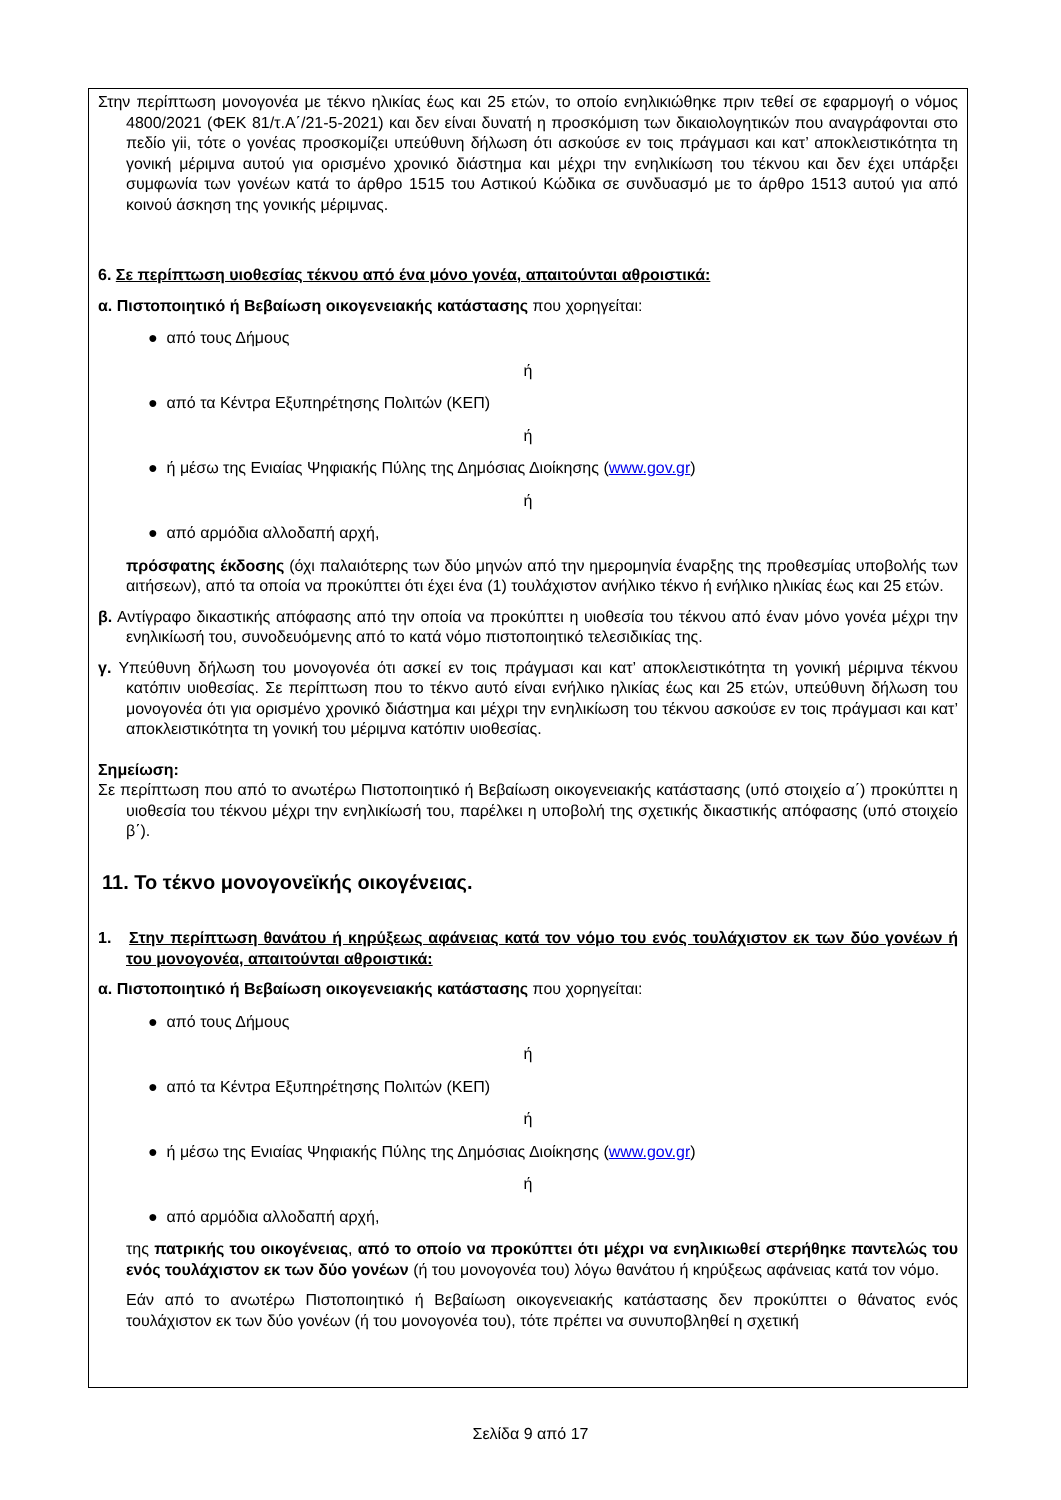Στην περίπτωση μονογονέα με τέκνο ηλικίας έως και 25 ετών, το οποίο ενηλικιώθηκε πριν τεθεί σε εφαρμογή ο νόμος 4800/2021 (ΦΕΚ 81/τ.Α΄/21-5-2021) και δεν είναι δυνατή η προσκόμιση των δικαιολογητικών που αναγράφονται στο πεδίο γii, τότε ο γονέας προσκομίζει υπεύθυνη δήλωση ότι ασκούσε εν τοις πράγμασι και κατ’ αποκλειστικότητα τη γονική μέριμνα αυτού για ορισμένο χρονικό διάστημα και μέχρι την ενηλικίωση του τέκνου και δεν έχει υπάρξει συμφωνία των γονέων κατά το άρθρο 1515 του Αστικού Κώδικα σε συνδυασμό με το άρθρο 1513 αυτού για από κοινού άσκηση της γονικής μέριμνας.
6. Σε περίπτωση υιοθεσίας τέκνου από ένα μόνο γονέα, απαιτούνται αθροιστικά:
α. Πιστοποιητικό ή Βεβαίωση οικογενειακής κατάστασης που χορηγείται:
● από τους Δήμους
ή
● από τα Κέντρα Εξυπηρέτησης Πολιτών (ΚΕΠ)
ή
● ή μέσω της Ενιαίας Ψηφιακής Πύλης της Δημόσιας Διοίκησης (www.gov.gr)
ή
● από αρμόδια αλλοδαπή αρχή,
πρόσφατης έκδοσης (όχι παλαιότερης των δύο μηνών από την ημερομηνία έναρξης της προθεσμίας υποβολής των αιτήσεων), από τα οποία να προκύπτει ότι έχει ένα (1) τουλάχιστον ανήλικο τέκνο ή ενήλικο ηλικίας έως και 25 ετών.
β. Αντίγραφο δικαστικής απόφασης από την οποία να προκύπτει η υιοθεσία του τέκνου από έναν μόνο γονέα μέχρι την ενηλικίωσή του, συνοδευόμενης από το κατά νόμο πιστοποιητικό τελεσιδικίας της.
γ. Υπεύθυνη δήλωση του μονογονέα ότι ασκεί εν τοις πράγμασι και κατ’ αποκλειστικότητα τη γονική μέριμνα τέκνου κατόπιν υιοθεσίας. Σε περίπτωση που το τέκνο αυτό είναι ενήλικο ηλικίας έως και 25 ετών, υπεύθυνη δήλωση του μονογονέα ότι για ορισμένο χρονικό διάστημα και μέχρι την ενηλικίωση του τέκνου ασκούσε εν τοις πράγμασι και κατ’ αποκλειστικότητα τη γονική του μέριμνα κατόπιν υιοθεσίας.
Σημείωση:
Σε περίπτωση που από το ανωτέρω Πιστοποιητικό ή Βεβαίωση οικογενειακής κατάστασης (υπό στοιχείο α΄) προκύπτει η υιοθεσία του τέκνου μέχρι την ενηλικίωσή του, παρέλκει η υποβολή της σχετικής δικαστικής απόφασης (υπό στοιχείο β΄).
11. Το τέκνο μονογονεϊκής οικογένειας.
1. Στην περίπτωση θανάτου ή κηρύξεως αφάνειας κατά τον νόμο του ενός τουλάχιστον εκ των δύο γονέων ή του μονογονέα, απαιτούνται αθροιστικά:
α. Πιστοποιητικό ή Βεβαίωση οικογενειακής κατάστασης που χορηγείται:
● από τους Δήμους
ή
● από τα Κέντρα Εξυπηρέτησης Πολιτών (ΚΕΠ)
ή
● ή μέσω της Ενιαίας Ψηφιακής Πύλης της Δημόσιας Διοίκησης (www.gov.gr)
ή
● από αρμόδια αλλοδαπή αρχή,
της πατρικής του οικογένειας, από το οποίο να προκύπτει ότι μέχρι να ενηλικιωθεί στερήθηκε παντελώς του ενός τουλάχιστον εκ των δύο γονέων (ή του μονογονέα του) λόγω θανάτου ή κηρύξεως αφάνειας κατά τον νόμο.
Εάν από το ανωτέρω Πιστοποιητικό ή Βεβαίωση οικογενειακής κατάστασης δεν προκύπτει ο θάνατος ενός τουλάχιστον εκ των δύο γονέων (ή του μονογονέα του), τότε πρέπει να συνυποβληθεί η σχετική
Σελίδα 9 από 17